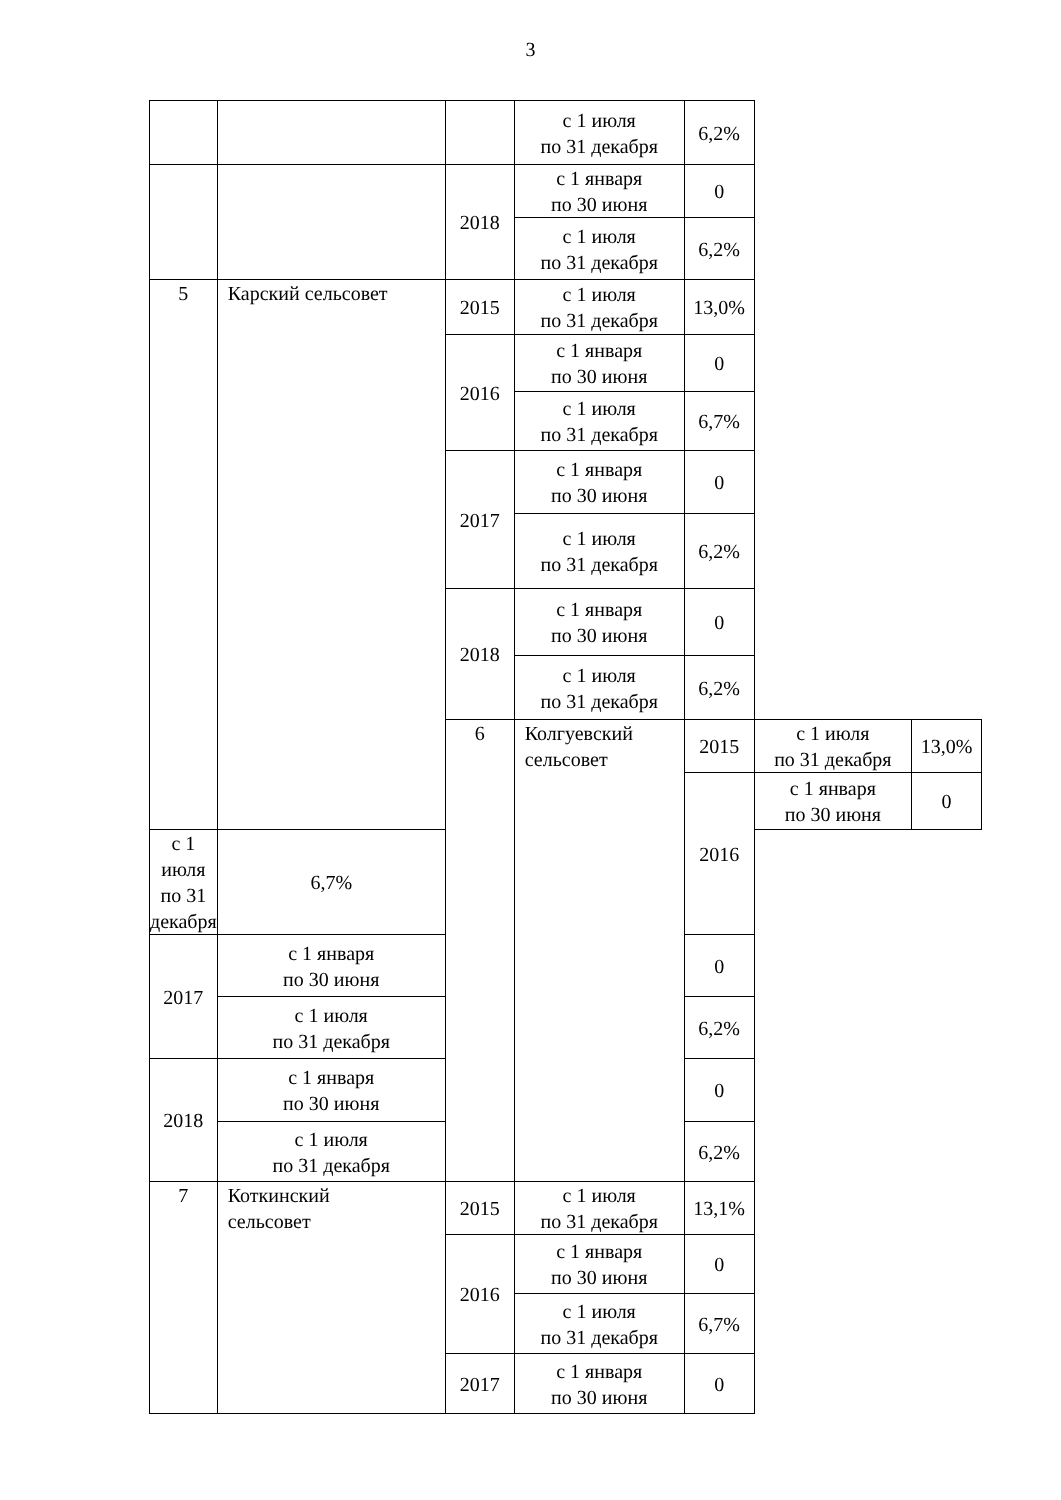3
| | | | с 1 июля по 31 декабря | 6,2% | | |
| | | 2018 | с 1 января по 30 июня | 0 | | |
| | | | с 1 июля по 31 декабря | 6,2% | | |
| 5 | Карский сельсовет | 2015 | с 1 июля по 31 декабря | 13,0% | | |
| | | 2016 | с 1 января по 30 июня | 0 | | |
| | | | с 1 июля по 31 декабря | 6,7% | | |
| | | 2017 | с 1 января по 30 июня | 0 | | |
| | | | с 1 июля по 31 декабря | 6,2% | | |
| | | 2018 | с 1 января по 30 июня | 0 | | |
| | | | с 1 июля по 31 декабря | 6,2% | | |
| | | 6 | Колгуевский сельсовет | 2015 | с 1 июля по 31 декабря | 13,0% |
| | | | | 2016 | с 1 января по 30 июня | 0 |
| с 1 июля по 31 декабря | 6,7% | | | | | |
| 2017 | с 1 января по 30 июня | | | 0 | | |
| | с 1 июля по 31 декабря | | | 6,2% | | |
| 2018 | с 1 января по 30 июня | | | 0 | | |
| | с 1 июля по 31 декабря | | | 6,2% | | |
| 7 | Коткинский сельсовет | 2015 | с 1 июля по 31 декабря | 13,1% | | |
| | | 2016 | с 1 января по 30 июня | 0 | | |
| | | | с 1 июля по 31 декабря | 6,7% | | |
| | | 2017 | с 1 января по 30 июня | 0 | | |